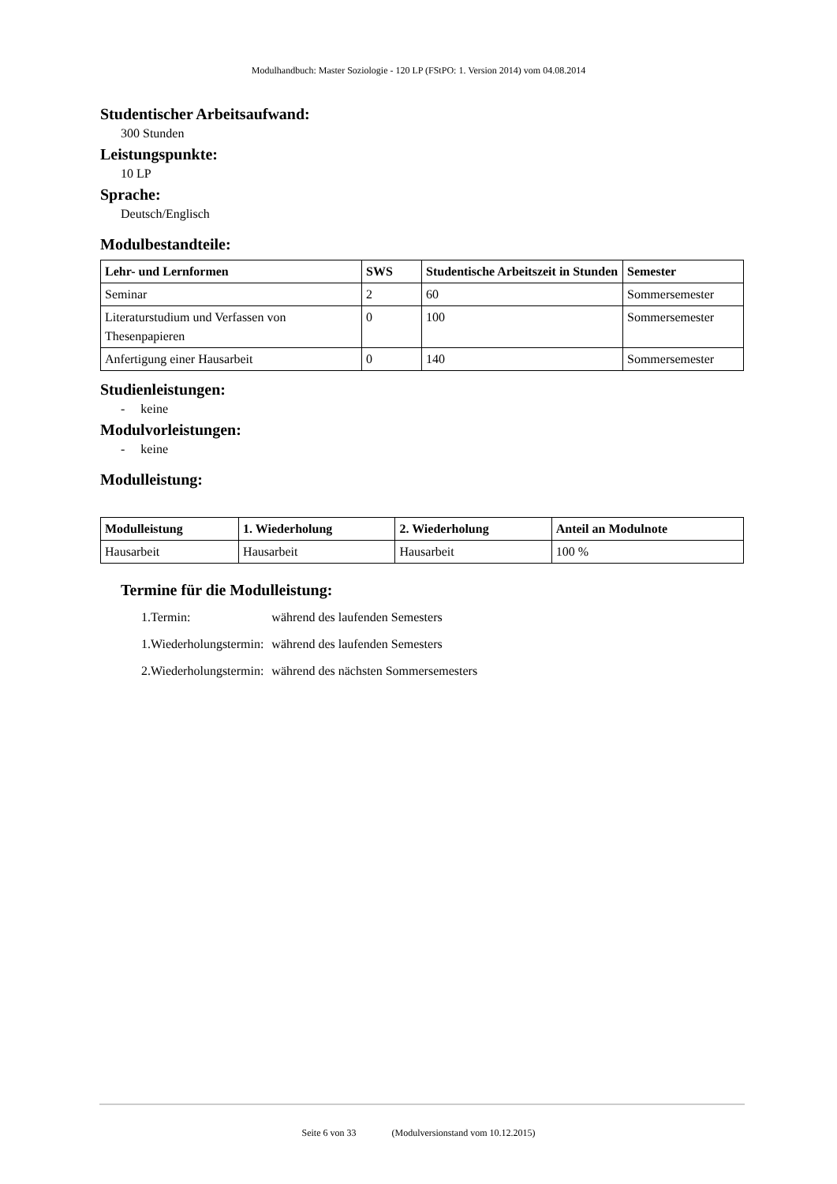Modulhandbuch: Master Soziologie - 120 LP (FStPO: 1. Version 2014) vom 04.08.2014
Studentischer Arbeitsaufwand:
300 Stunden
Leistungspunkte:
10 LP
Sprache:
Deutsch/Englisch
Modulbestandteile:
| Lehr- und Lernformen | SWS | Studentische Arbeitszeit in Stunden | Semester |
| --- | --- | --- | --- |
| Seminar | 2 | 60 | Sommersemester |
| Literaturstudium und Verfassen von Thesenpapieren | 0 | 100 | Sommersemester |
| Anfertigung einer Hausarbeit | 0 | 140 | Sommersemester |
Studienleistungen:
- keine
Modulvorleistungen:
- keine
Modulleistung:
| Modulleistung | 1. Wiederholung | 2. Wiederholung | Anteil an Modulnote |
| --- | --- | --- | --- |
| Hausarbeit | Hausarbeit | Hausarbeit | 100 % |
Termine für die Modulleistung:
| 1.Termin: | während des laufenden Semesters |
| 1.Wiederholungstermin: | während des laufenden Semesters |
| 2.Wiederholungstermin: | während des nächsten Sommersemesters |
Seite 6 von 33 (Modulversionstand vom 10.12.2015)